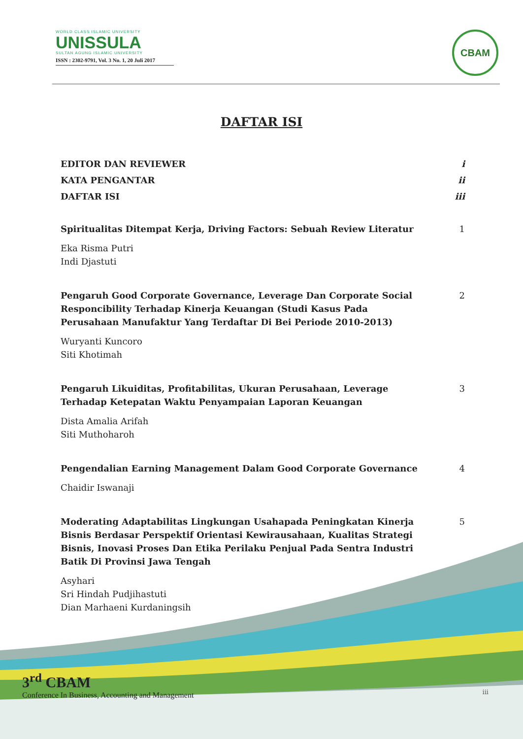WORLD CLASS ISLAMIC UNIVERSITY
UNISSULA
SULTAN AGUNG ISLAMIC UNIVERSITY
ISSN : 2302-9791, Vol. 3 No. 1, 20 Juli 2017
CBAM
DAFTAR ISI
EDITOR DAN REVIEWER i
KATA PENGANTAR ii
DAFTAR ISI iii
Spiritualitas Ditempat Kerja, Driving Factors: Sebuah Review Literatur 1
Eka Risma Putri
Indi Djastuti
Pengaruh Good Corporate Governance, Leverage Dan Corporate Social Responcibility Terhadap Kinerja Keuangan (Studi Kasus Pada Perusahaan Manufaktur Yang Terdaftar Di Bei Periode 2010-2013) 2
Wuryanti Kuncoro
Siti Khotimah
Pengaruh Likuiditas, Profitabilitas, Ukuran Perusahaan, Leverage Terhadap Ketepatan Waktu Penyampaian Laporan Keuangan 3
Dista Amalia Arifah
Siti Muthoharoh
Pengendalian Earning Management Dalam Good Corporate Governance 4
Chaidir Iswanaji
Moderating Adaptabilitas Lingkungan Usahapada Peningkatan Kinerja Bisnis Berdasar Perspektif Orientasi Kewirausahaan, Kualitas Strategi Bisnis, Inovasi Proses Dan Etika Perilaku Penjual Pada Sentra Industri Batik Di Provinsi Jawa Tengah 5
Asyhari
Sri Hindah Pudjihastuti
Dian Marhaeni Kurdaningsih
3<sup>rd</sup> CBAM
Conference In Business, Accounting and Management
iii